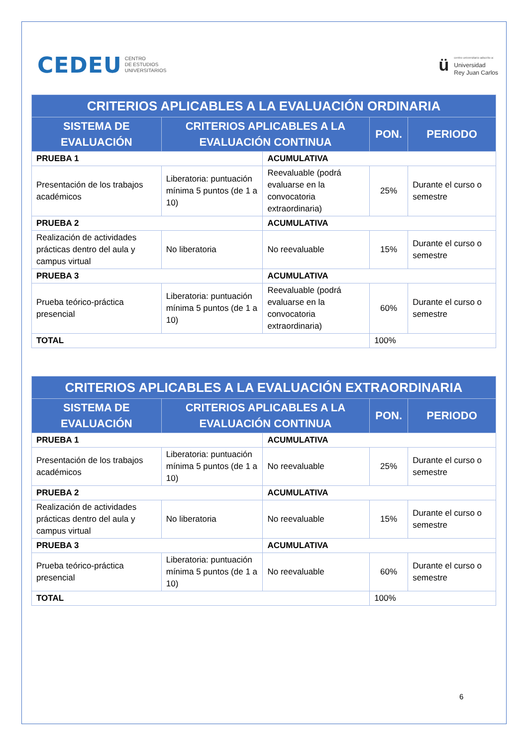CEDEU CENTRO
DE ESTUDIOS
UNIVERSITARIOS
ü
centro universitario adscrito a:
Universidad
Rey Juan Carlos
| CRITERIOS APLICABLES A LA EVALUACIÓN ORDINARIA | | | | |
| --- | --- | --- | --- | --- |
| SISTEMA DE EVALUACIÓN | CRITERIOS APLICABLES A LA EVALUACIÓN CONTINUA | | PON. | PERIODO |
| PRUEBA 1 | | ACUMULATIVA | | |
| Presentación de los trabajos académicos | Liberatoria: puntuación mínima 5 puntos (de 1 a 10) | Reevaluable (podrá evaluarse en la convocatoria extraordinaria) | 25% | Durante el curso o semestre |
| PRUEBA 2 | | ACUMULATIVA | | |
| Realización de actividades prácticas dentro del aula y campus virtual | No liberatoria | No reevaluable | 15% | Durante el curso o semestre |
| PRUEBA 3 | | ACUMULATIVA | | |
| Prueba teórico-práctica presencial | Liberatoria: puntuación mínima 5 puntos (de 1 a 10) | Reevaluable (podrá evaluarse en la convocatoria extraordinaria) | 60% | Durante el curso o semestre |
| TOTAL | | | 100% | |
| CRITERIOS APLICABLES A LA EVALUACIÓN EXTRAORDINARIA | | | | |
| --- | --- | --- | --- | --- |
| SISTEMA DE EVALUACIÓN | CRITERIOS APLICABLES A LA EVALUACIÓN CONTINUA | | PON. | PERIODO |
| PRUEBA 1 | | ACUMULATIVA | | |
| Presentación de los trabajos académicos | Liberatoria: puntuación mínima 5 puntos (de 1 a 10) | No reevaluable | 25% | Durante el curso o semestre |
| PRUEBA 2 | | ACUMULATIVA | | |
| Realización de actividades prácticas dentro del aula y campus virtual | No liberatoria | No reevaluable | 15% | Durante el curso o semestre |
| PRUEBA 3 | | ACUMULATIVA | | |
| Prueba teórico-práctica presencial | Liberatoria: puntuación mínima 5 puntos (de 1 a 10) | No reevaluable | 60% | Durante el curso o semestre |
| TOTAL | | | 100% | |
6